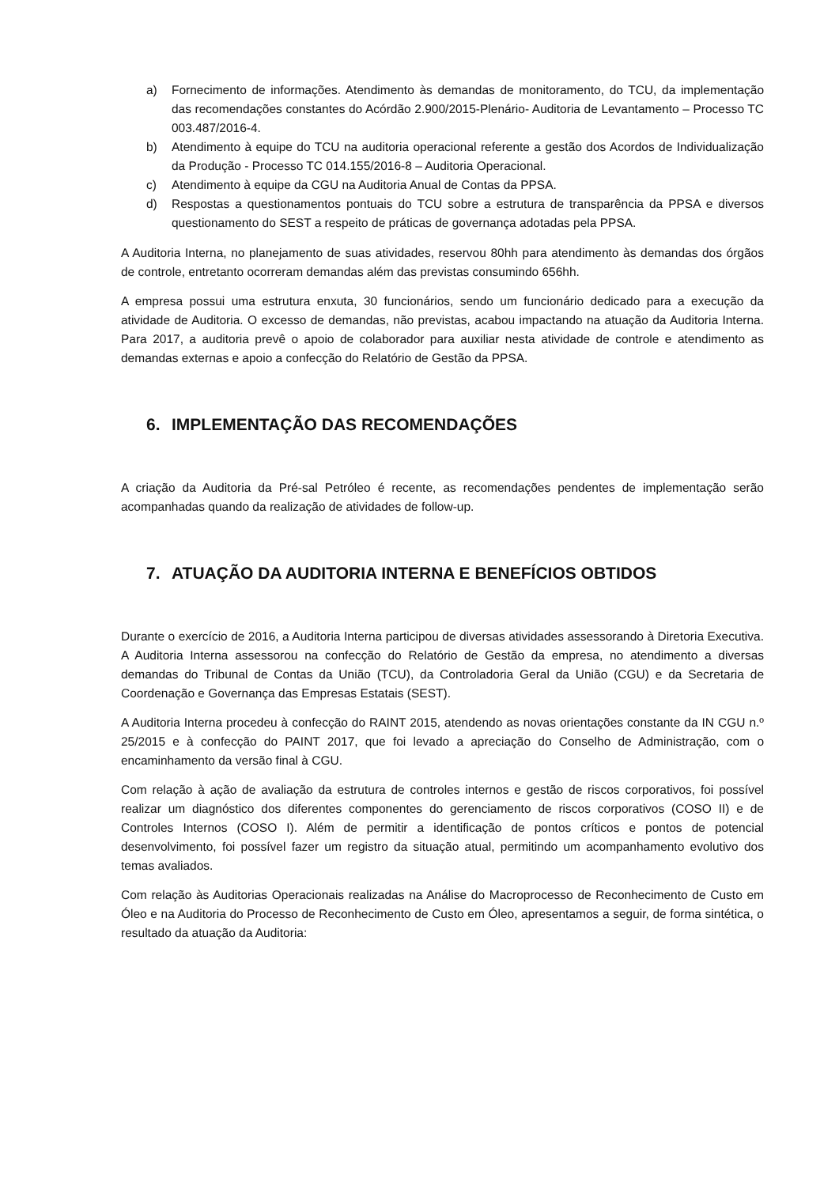a) Fornecimento de informações. Atendimento às demandas de monitoramento, do TCU, da implementação das recomendações constantes do Acórdão 2.900/2015-Plenário- Auditoria de Levantamento – Processo TC 003.487/2016-4.
b) Atendimento à equipe do TCU na auditoria operacional referente a gestão dos Acordos de Individualização da Produção - Processo TC 014.155/2016-8 – Auditoria Operacional.
c) Atendimento à equipe da CGU na Auditoria Anual de Contas da PPSA.
d) Respostas a questionamentos pontuais do TCU sobre a estrutura de transparência da PPSA e diversos questionamento do SEST a respeito de práticas de governança adotadas pela PPSA.
A Auditoria Interna, no planejamento de suas atividades, reservou 80hh para atendimento às demandas dos órgãos de controle, entretanto ocorreram demandas além das previstas consumindo 656hh.
A empresa possui uma estrutura enxuta, 30 funcionários, sendo um funcionário dedicado para a execução da atividade de Auditoria. O excesso de demandas, não previstas, acabou impactando na atuação da Auditoria Interna. Para 2017, a auditoria prevê o apoio de colaborador para auxiliar nesta atividade de controle e atendimento as demandas externas e apoio a confecção do Relatório de Gestão da PPSA.
6. IMPLEMENTAÇÃO DAS RECOMENDAÇÕES
A criação da Auditoria da Pré-sal Petróleo é recente, as recomendações pendentes de implementação serão acompanhadas quando da realização de atividades de follow-up.
7. ATUAÇÃO DA AUDITORIA INTERNA E BENEFÍCIOS OBTIDOS
Durante o exercício de 2016, a Auditoria Interna participou de diversas atividades assessorando à Diretoria Executiva. A Auditoria Interna assessorou na confecção do Relatório de Gestão da empresa, no atendimento a diversas demandas do Tribunal de Contas da União (TCU), da Controladoria Geral da União (CGU) e da Secretaria de Coordenação e Governança das Empresas Estatais (SEST).
A Auditoria Interna procedeu à confecção do RAINT 2015, atendendo as novas orientações constante da IN CGU n.º 25/2015 e à confecção do PAINT 2017, que foi levado a apreciação do Conselho de Administração, com o encaminhamento da versão final à CGU.
Com relação à ação de avaliação da estrutura de controles internos e gestão de riscos corporativos, foi possível realizar um diagnóstico dos diferentes componentes do gerenciamento de riscos corporativos (COSO II) e de Controles Internos (COSO I). Além de permitir a identificação de pontos críticos e pontos de potencial desenvolvimento, foi possível fazer um registro da situação atual, permitindo um acompanhamento evolutivo dos temas avaliados.
Com relação às Auditorias Operacionais realizadas na Análise do Macroprocesso de Reconhecimento de Custo em Óleo e na Auditoria do Processo de Reconhecimento de Custo em Óleo, apresentamos a seguir, de forma sintética, o resultado da atuação da Auditoria: